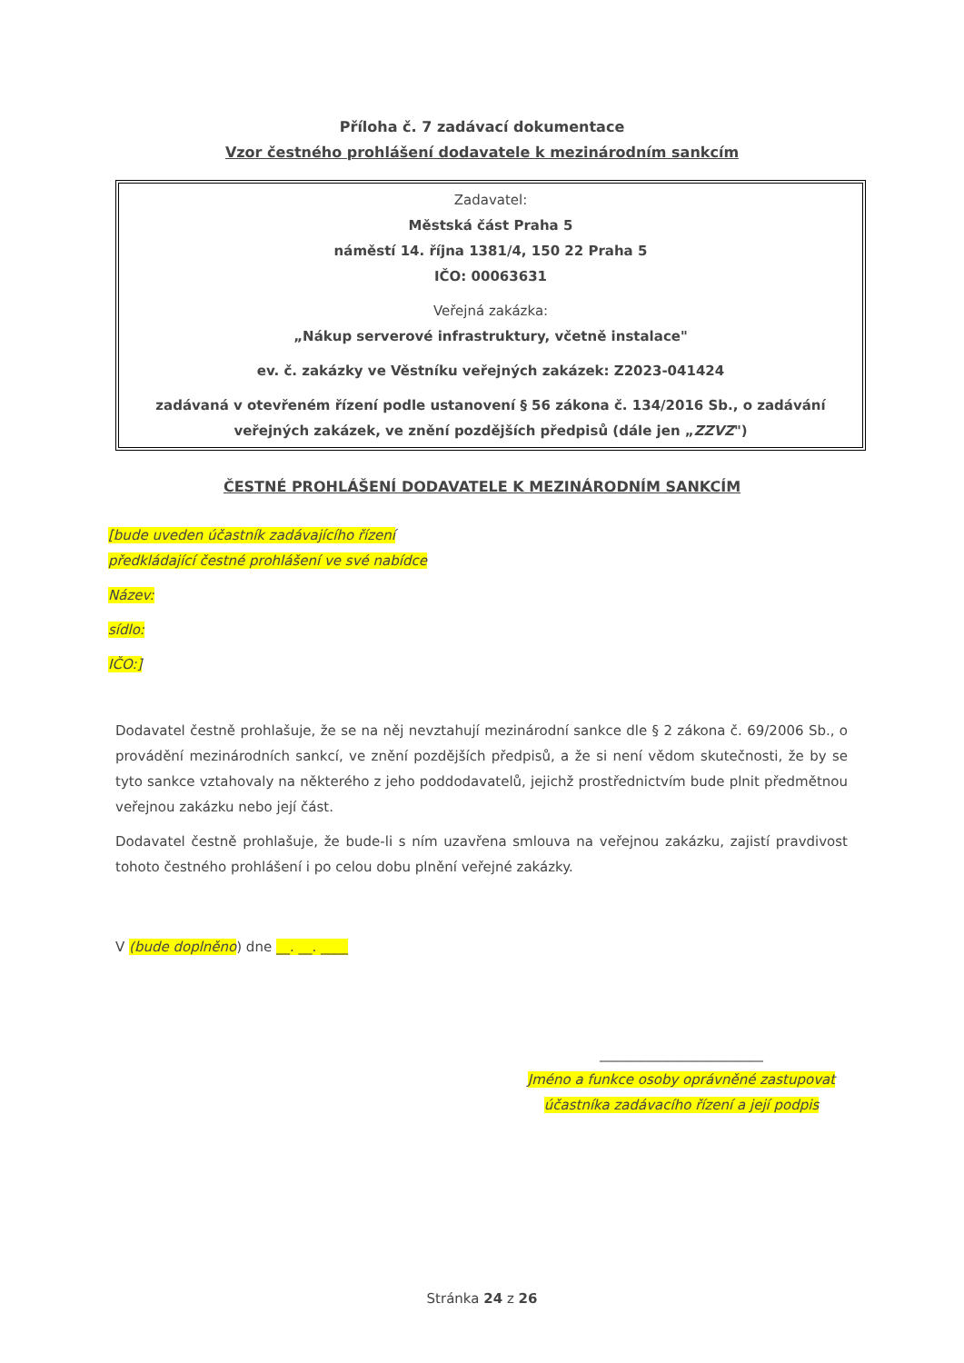Příloha č. 7 zadávací dokumentace
Vzor čestného prohlášení dodavatele k mezinárodním sankcím
Zadavatel:
Městská část Praha 5
náměstí 14. října 1381/4, 150 22 Praha 5
IČO: 00063631
Veřejná zakázka:
„Nákup serverové infrastruktury, včetně instalace"
ev. č. zakázky ve Věstníku veřejných zakázek: Z2023-041424
zadávaná v otevřeném řízení podle ustanovení § 56 zákona č. 134/2016 Sb., o zadávání veřejných zakázek, ve znění pozdějších předpisů (dále jen „ZZVZ")
ČESTNÉ PROHLÁŠENÍ DODAVATELE K MEZINÁRODNÍM SANKCÍM
[bude uveden účastník zadávajícího řízení předkládající čestné prohlášení ve své nabídce
Název:
sídlo:
IČO:]
Dodavatel čestně prohlašuje, že se na něj nevztahují mezinárodní sankce dle § 2 zákona č. 69/2006 Sb., o provádění mezinárodních sankcí, ve znění pozdějších předpisů, a že si není vědom skutečnosti, že by se tyto sankce vztahovaly na některého z jeho poddodavatelů, jejichž prostřednictvím bude plnit předmětnou veřejnou zakázku nebo její část.
Dodavatel čestně prohlašuje, že bude-li s ním uzavřena smlouva na veřejnou zakázku, zajistí pravdivost tohoto čestného prohlášení i po celou dobu plnění veřejné zakázky.
V (bude doplněno) dne __. __. ____
________________________
Jméno a funkce osoby oprávněné zastupovat účastníka zadávacího řízení a její podpis
Stránka 24 z 26